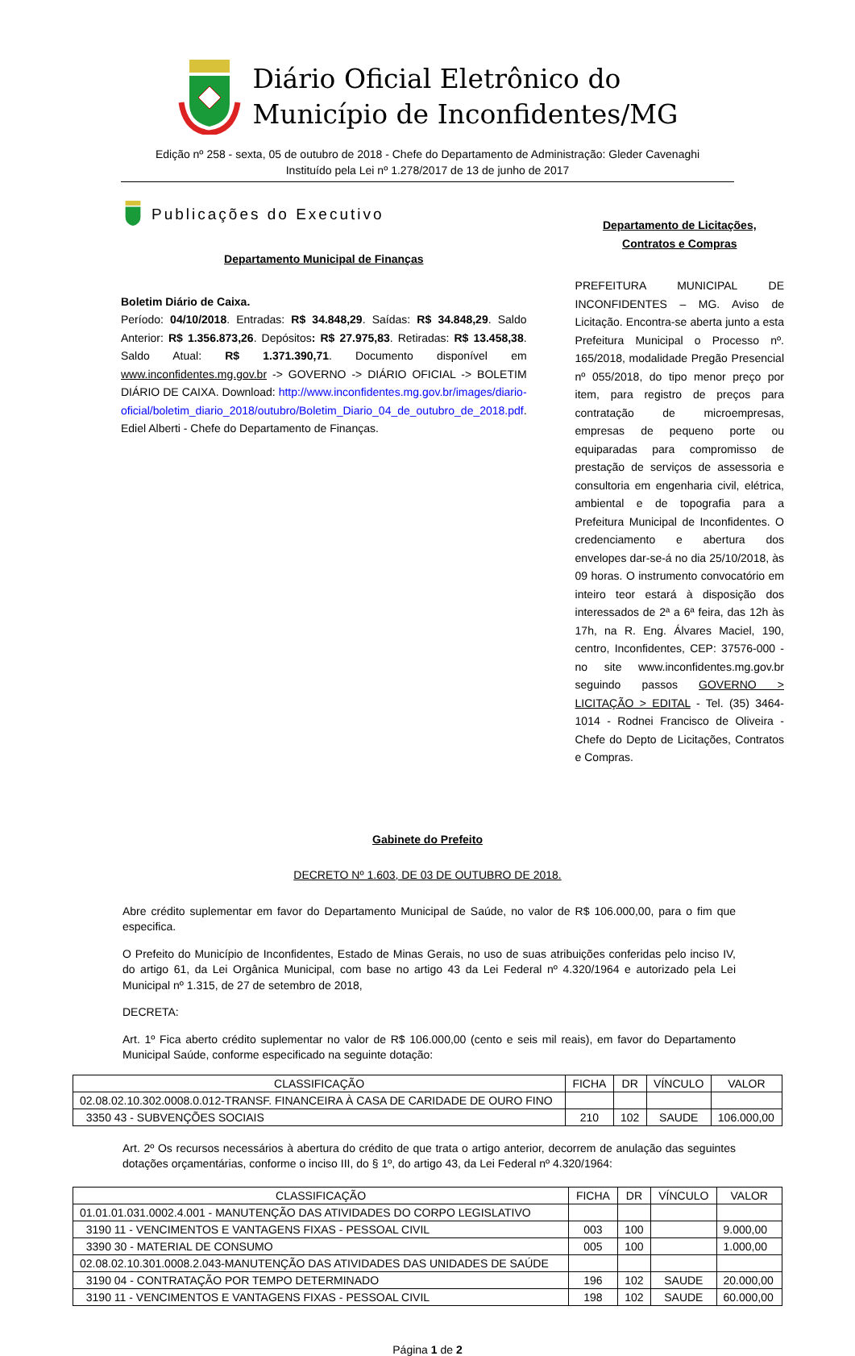Diário Oficial Eletrônico do
Município de Inconfidentes/MG
Edição nº 258 - sexta, 05 de outubro de 2018 - Chefe do Departamento de Administração: Gleder Cavenaghi
Instituído pela Lei nº 1.278/2017 de 13 de junho de 2017
Publicações do Executivo
Departamento Municipal de Finanças
Boletim Diário de Caixa.
Período: 04/10/2018. Entradas: R$ 34.848,29. Saídas: R$ 34.848,29. Saldo Anterior: R$ 1.356.873,26. Depósitos: R$ 27.975,83. Retiradas: R$ 13.458,38. Saldo Atual: R$ 1.371.390,71. Documento disponível em www.inconfidentes.mg.gov.br -> GOVERNO -> DIÁRIO OFICIAL -> BOLETIM DIÁRIO DE CAIXA. Download: http://www.inconfidentes.mg.gov.br/images/diario-oficial/boletim_diario_2018/outubro/Boletim_Diario_04_de_outubro_de_2018.pdf. Ediel Alberti - Chefe do Departamento de Finanças.
Departamento de Licitações, Contratos e Compras
PREFEITURA MUNICIPAL DE INCONFIDENTES – MG. Aviso de Licitação. Encontra-se aberta junto a esta Prefeitura Municipal o Processo nº. 165/2018, modalidade Pregão Presencial nº 055/2018, do tipo menor preço por item, para registro de preços para contratação de microempresas, empresas de pequeno porte ou equiparadas para compromisso de prestação de serviços de assessoria e consultoria em engenharia civil, elétrica, ambiental e de topografia para a Prefeitura Municipal de Inconfidentes. O credenciamento e abertura dos envelopes dar-se-á no dia 25/10/2018, às 09 horas. O instrumento convocatório em inteiro teor estará à disposição dos interessados de 2ª a 6ª feira, das 12h às 17h, na R. Eng. Álvares Maciel, 190, centro, Inconfidentes, CEP: 37576-000 - no site www.inconfidentes.mg.gov.br seguindo passos GOVERNO > LICITAÇÃO > EDITAL - Tel. (35) 3464-1014 - Rodnei Francisco de Oliveira - Chefe do Depto de Licitações, Contratos e Compras.
Gabinete do Prefeito
DECRETO Nº 1.603, DE 03 DE OUTUBRO DE 2018.
Abre crédito suplementar em favor do Departamento Municipal de Saúde, no valor de R$ 106.000,00, para o fim que especifica.
O Prefeito do Município de Inconfidentes, Estado de Minas Gerais, no uso de suas atribuições conferidas pelo inciso IV, do artigo 61, da Lei Orgânica Municipal, com base no artigo 43 da Lei Federal nº 4.320/1964 e autorizado pela Lei Municipal nº 1.315, de 27 de setembro de 2018,
DECRETA:
Art. 1º Fica aberto crédito suplementar no valor de R$ 106.000,00 (cento e seis mil reais), em favor do Departamento Municipal Saúde, conforme especificado na seguinte dotação:
| CLASSIFICAÇÃO | FICHA | DR | VÍNCULO | VALOR |
| 02.08.02.10.302.0008.0.012-TRANSF. FINANCEIRA À CASA DE CARIDADE DE OURO FINO | | | | |
| 3350 43 - SUBVENÇÕES SOCIAIS | 210 | 102 | SAUDE | 106.000,00 |
Art. 2º Os recursos necessários à abertura do crédito de que trata o artigo anterior, decorrem de anulação das seguintes dotações orçamentárias, conforme o inciso III, do § 1º, do artigo 43, da Lei Federal nº 4.320/1964:
| CLASSIFICAÇÃO | FICHA | DR | VÍNCULO | VALOR |
| 01.01.01.031.0002.4.001 - MANUTENÇÃO DAS ATIVIDADES DO CORPO LEGISLATIVO | | | | |
| 3190 11 - VENCIMENTOS E VANTAGENS FIXAS - PESSOAL CIVIL | 003 | 100 | | 9.000,00 |
| 3390 30 - MATERIAL DE CONSUMO | 005 | 100 | | 1.000,00 |
| 02.08.02.10.301.0008.2.043-MANUTENÇÃO DAS ATIVIDADES DAS UNIDADES DE SAÚDE | | | | |
| 3190 04 - CONTRATAÇÃO POR TEMPO DETERMINADO | 196 | 102 | SAUDE | 20.000,00 |
| 3190 11 - VENCIMENTOS E VANTAGENS FIXAS - PESSOAL CIVIL | 198 | 102 | SAUDE | 60.000,00 |
Página 1 de 2